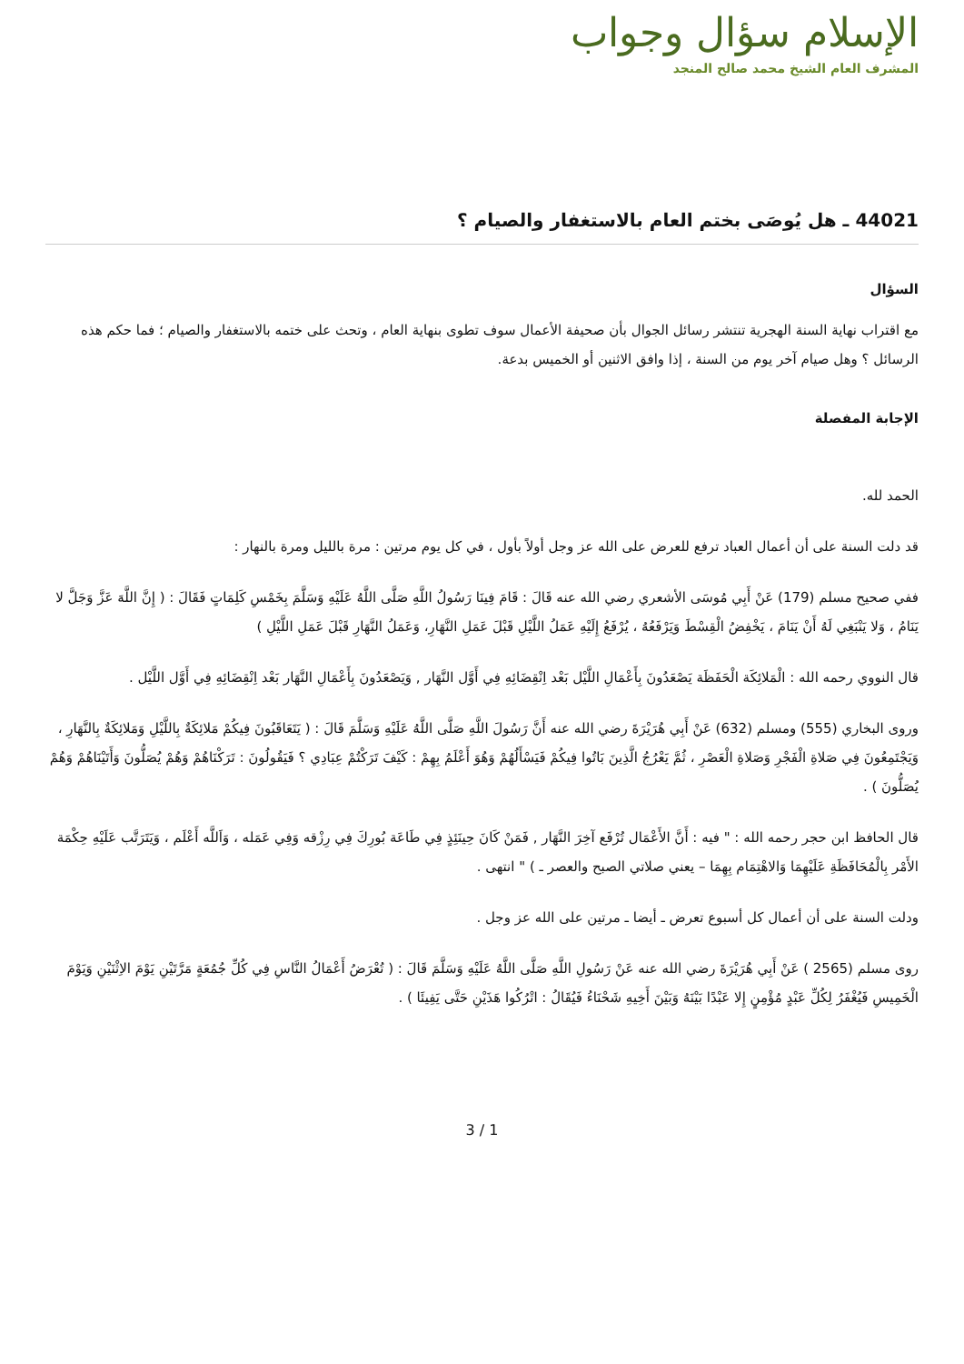الإسلام سؤال وجواب
المشرف العام الشيخ محمد صالح المنجد
44021 ـ هل يُوصَى بختم العام بالاستغفار والصيام ؟
السؤال
مع اقتراب نهاية السنة الهجرية تنتشر رسائل الجوال بأن صحيفة الأعمال سوف تطوى بنهاية العام ، وتحث على ختمه بالاستغفار والصيام ؛ فما حكم هذه الرسائل ؟ وهل صيام آخر يوم من السنة ، إذا وافق الاثنين أو الخميس بدعة.
الإجابة المفصلة
الحمد لله.
قد دلت السنة على أن أعمال العباد ترفع للعرض على الله عز وجل أولاً بأول ، في كل يوم مرتين : مرة بالليل ومرة بالنهار :
ففي صحيح مسلم (179) عَنْ أَبِي مُوسَى الأشعري رضي الله عنه قَالَ : قَامَ فِينَا رَسُولُ اللَّهِ صَلَّى اللَّهُ عَلَيْهِ وَسَلَّمَ بِخَمْسِ كَلِمَاتٍ فَقَالَ : ( إِنَّ اللَّهَ عَزَّ وَجَلَّ لا يَنَامُ ، وَلا يَنْبَغِي لَهُ أَنْ يَنَامَ ، يَخْفِضُ الْقِسْطَ وَيَرْفَعُهُ ، يُرْفَعُ إِلَيْهِ عَمَلُ اللَّيْلِ قَبْلَ عَمَلِ النَّهَارِ، وَعَمَلُ النَّهَارِ قَبْلَ عَمَلِ اللَّيْلِ )
قال النووي رحمه الله : الْمَلائِكَة الْحَفَظَة يَصْعَدُونَ بِأَعْمَالِ اللَّيْل بَعْد اِنْقِضَائِهِ فِي أَوَّل النَّهَار , وَيَصْعَدُونَ بِأَعْمَالِ النَّهَار بَعْد اِنْقِضَائِهِ فِي أَوَّل اللَّيْل .
وروى البخاري (555) ومسلم (632) عَنْ أَبِي هُرَيْرَةَ رضي الله عنه أَنَّ رَسُولَ اللَّهِ صَلَّى اللَّهُ عَلَيْهِ وَسَلَّمَ قَالَ : ( يَتَعَاقَبُونَ فِيكُمْ مَلائِكَةٌ بِاللَّيْلِ وَمَلائِكَةٌ بِالنَّهَارِ ، وَيَجْتَمِعُونَ فِي صَلاةِ الْفَجْرِ وَصَلاةِ الْعَصْرِ ، ثُمَّ يَعْرُجُ الَّذِينَ بَاتُوا فِيكُمْ فَيَسْأَلُهُمْ وَهُوَ أَعْلَمُ بِهِمْ : كَيْفَ تَرَكْتُمْ عِبَادِي ؟ فَيَقُولُونَ : تَرَكْنَاهُمْ وَهُمْ يُصَلُّونَ وَأَتَيْنَاهُمْ وَهُمْ يُصَلُّونَ ) .
قال الحافظ ابن حجر رحمه الله : " فيه : أَنَّ الأَعْمَال تُرْفَع آخِرَ النَّهَار , فَمَنْ كَانَ حِينَئِذٍ فِي طَاعَة بُورِكَ فِي رِزْقه وَفِي عَمَله ، وَاَللَّه أَعْلَم ، وَيَتَرَتَّب عَلَيْهِ حِكْمَة الأَمْر بِالْمُحَافَظَةِ عَلَيْهِمَا وَالاهْتِمَام بِهِمَا – يعني صلاتي الصبح والعصر ـ ) " انتهى .
ودلت السنة على أن أعمال كل أسبوع تعرض ـ أيضا ـ مرتين على الله عز وجل .
روى مسلم (2565 ) عَنْ أَبِي هُرَيْرَةَ رضي الله عنه عَنْ رَسُولِ اللَّهِ صَلَّى اللَّهُ عَلَيْهِ وَسَلَّمَ قَالَ : ( تُعْرَضُ أَعْمَالُ النَّاسِ فِي كُلِّ جُمُعَةٍ مَرَّتَيْنِ يَوْمَ الاِثْنَيْنِ وَيَوْمَ الْخَمِيسِ فَيُغْفَرُ لِكُلِّ عَبْدٍ مُؤْمِنٍ إِلا عَبْدًا بَيْنَهُ وَبَيْنَ أَخِيهِ شَحْنَاءُ فَيُقَالُ : اتْرُكُوا هَذَيْنِ حَتَّى يَفِيئَا ) .
3 / 1